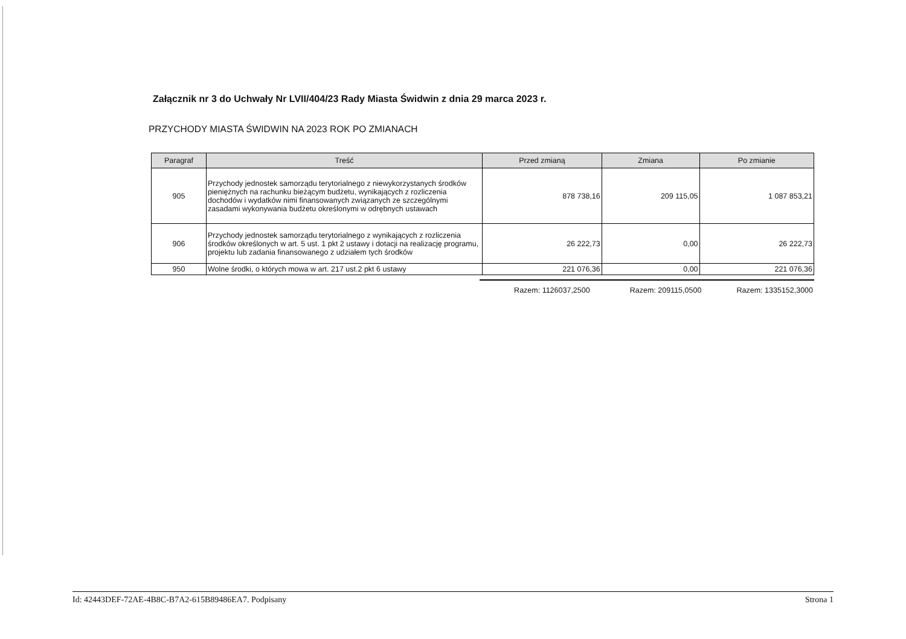Załącznik nr 3 do Uchwały Nr LVII/404/23 Rady Miasta Świdwin z dnia 29 marca 2023 r.
PRZYCHODY MIASTA ŚWIDWIN NA 2023 ROK PO ZMIANACH
| Paragraf | Treść | Przed zmianą | Zmiana | Po zmianie |
| --- | --- | --- | --- | --- |
| 905 | Przychody jednostek samorządu terytorialnego z niewykorzystanych środków pieniężnych na rachunku bieżącym budżetu, wynikających z rozliczenia dochodów i wydatków nimi finansowanych związanych ze szczególnymi zasadami wykonywania budżetu określonymi w odrębnych ustawach | 878 738,16 | 209 115,05 | 1 087 853,21 |
| 906 | Przychody jednostek samorządu terytorialnego z wynikających z rozliczenia środków określonych w art. 5 ust. 1 pkt 2 ustawy i dotacji na realizację programu, projektu lub zadania finansowanego z udziałem tych środków | 26 222,73 | 0,00 | 26 222,73 |
| 950 | Wolne środki, o których mowa w art. 217 ust.2 pkt 6 ustawy | 221 076,36 | 0,00 | 221 076,36 |
Razem: 1126037,2500 Razem: 209115,0500 Razem: 1335152,3000
Id: 42443DEF-72AE-4B8C-B7A2-615B89486EA7. Podpisany Strona 1